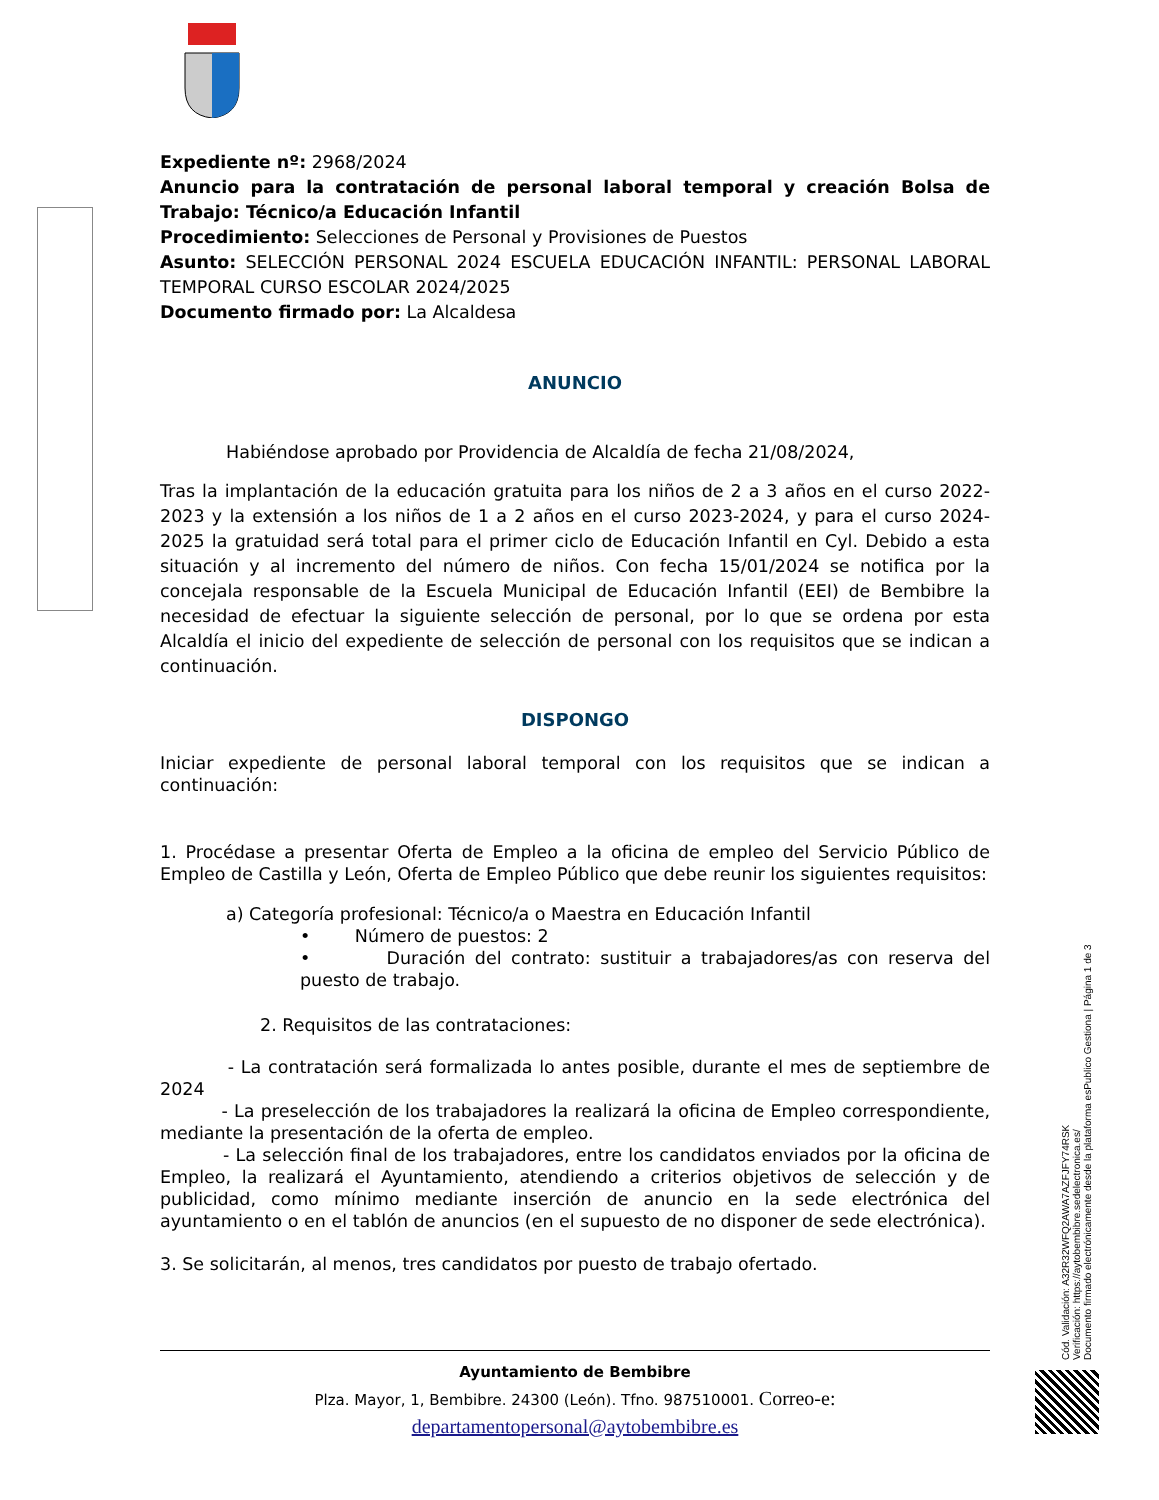Expediente nº: 2968/2024
Anuncio para la contratación de personal laboral temporal y creación Bolsa de Trabajo: Técnico/a Educación Infantil
Procedimiento: Selecciones de Personal y Provisiones de Puestos
Asunto: SELECCIÓN PERSONAL 2024 ESCUELA EDUCACIÓN INFANTIL: PERSONAL LABORAL TEMPORAL CURSO ESCOLAR 2024/2025
Documento firmado por: La Alcaldesa
ANUNCIO
Habiéndose aprobado por Providencia de Alcaldía de fecha 21/08/2024,
Tras la implantación de la educación gratuita para los niños de 2 a 3 años en el curso 2022-2023 y la extensión a los niños de 1 a 2 años en el curso 2023-2024, y para el curso 2024-2025 la gratuidad será total para el primer ciclo de Educación Infantil en Cyl. Debido a esta situación y al incremento del número de niños. Con fecha 15/01/2024 se notifica por la concejala responsable de la Escuela Municipal de Educación Infantil (EEI) de Bembibre la necesidad de efectuar la siguiente selección de personal, por lo que se ordena por esta Alcaldía el inicio del expediente de selección de personal con los requisitos que se indican a continuación.
DISPONGO
Iniciar expediente de personal laboral temporal con los requisitos que se indican a continuación:
1. Procédase a presentar Oferta de Empleo a la oficina de empleo del Servicio Público de Empleo de Castilla y León, Oferta de Empleo Público que debe reunir los siguientes requisitos:
a) Categoría profesional: Técnico/a o Maestra en Educación Infantil
• Número de puestos: 2
• Duración del contrato: sustituir a trabajadores/as con reserva del puesto de trabajo.
2. Requisitos de las contrataciones:
- La contratación será formalizada lo antes posible, durante el mes de septiembre de 2024
- La preselección de los trabajadores la realizará la oficina de Empleo correspondiente, mediante la presentación de la oferta de empleo.
- La selección final de los trabajadores, entre los candidatos enviados por la oficina de Empleo, la realizará el Ayuntamiento, atendiendo a criterios objetivos de selección y de publicidad, como mínimo mediante inserción de anuncio en la sede electrónica del ayuntamiento o en el tablón de anuncios (en el supuesto de no disponer de sede electrónica).
3. Se solicitarán, al menos, tres candidatos por puesto de trabajo ofertado.
Ayuntamiento de Bembibre
Plza. Mayor, 1, Bembibre. 24300 (León). Tfno. 987510001. Correo-e:
departamentopersonal@aytobembibre.es
Cód. Validación: A32R32WFQ2AWA7AZFJFY74RSK
Verificación: https://aytobembibre.sedelectronica.es/
Documento firmado electrónicamente desde la plataforma esPublico Gestiona | Página 1 de 3